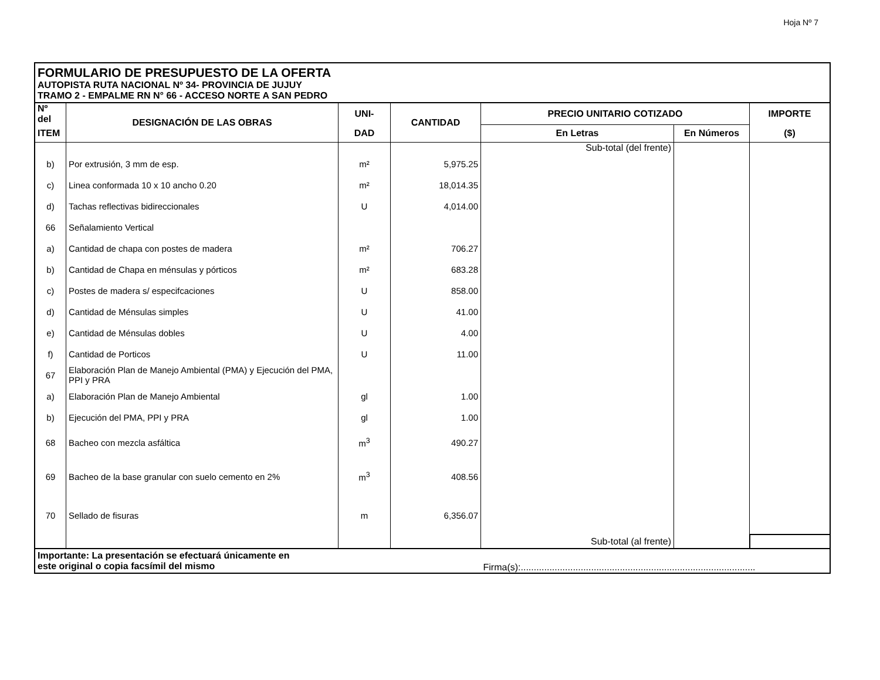Hoja Nº 7
| FORMULARIO DE PRESUPUESTO DE LA OFERTA AUTOPISTA RUTA NACIONAL Nº 34- PROVINCIA DE JUJUY TRAMO 2 - EMPALME RN N° 66 - ACCESO NORTE A SAN PEDRO | | | | | | |
| Nº del | DESIGNACIÓN DE LAS OBRAS | UNI- | CANTIDAD | PRECIO UNITARIO COTIZADO | | IMPORTE |
| ITEM | | DAD | | En Letras | En Números | ($) |
| | | | | Sub-total (del frente) | | |
| b) | Por extrusión, 3 mm de esp. | m² | 5,975.25 | | | |
| c) | Linea conformada 10 x 10 ancho 0.20 | m² | 18,014.35 | | | |
| d) | Tachas reflectivas bidireccionales | U | 4,014.00 | | | |
| 66 | Señalamiento Vertical | | | | | |
| a) | Cantidad de chapa con postes de madera | m² | 706.27 | | | |
| b) | Cantidad de Chapa en ménsulas y pórticos | m² | 683.28 | | | |
| c) | Postes de madera s/ especifcaciones | U | 858.00 | | | |
| d) | Cantidad de Ménsulas simples | U | 41.00 | | | |
| e) | Cantidad de Ménsulas dobles | U | 4.00 | | | |
| f) | Cantidad de Porticos | U | 11.00 | | | |
| 67 | Elaboración Plan de Manejo Ambiental (PMA) y Ejecución del PMA, PPI y PRA | | | | | |
| a) | Elaboración Plan de Manejo Ambiental | gl | 1.00 | | | |
| b) | Ejecución del PMA, PPI y PRA | gl | 1.00 | | | |
| 68 | Bacheo con mezcla asfáltica | m<sup>3</sup> | 490.27 | | | |
| 69 | Bacheo de la base granular con suelo cemento en 2% | m<sup>3</sup> | 408.56 | | | |
| 70 | Sellado de fisuras | m | 6,356.07 | | | |
| | | | | Sub-total (al frente) | | |
| Importante: La presentación se efectuará únicamente en este original o copia facsímil del mismo | | | | Firma(s):.......................................................................................... | | |